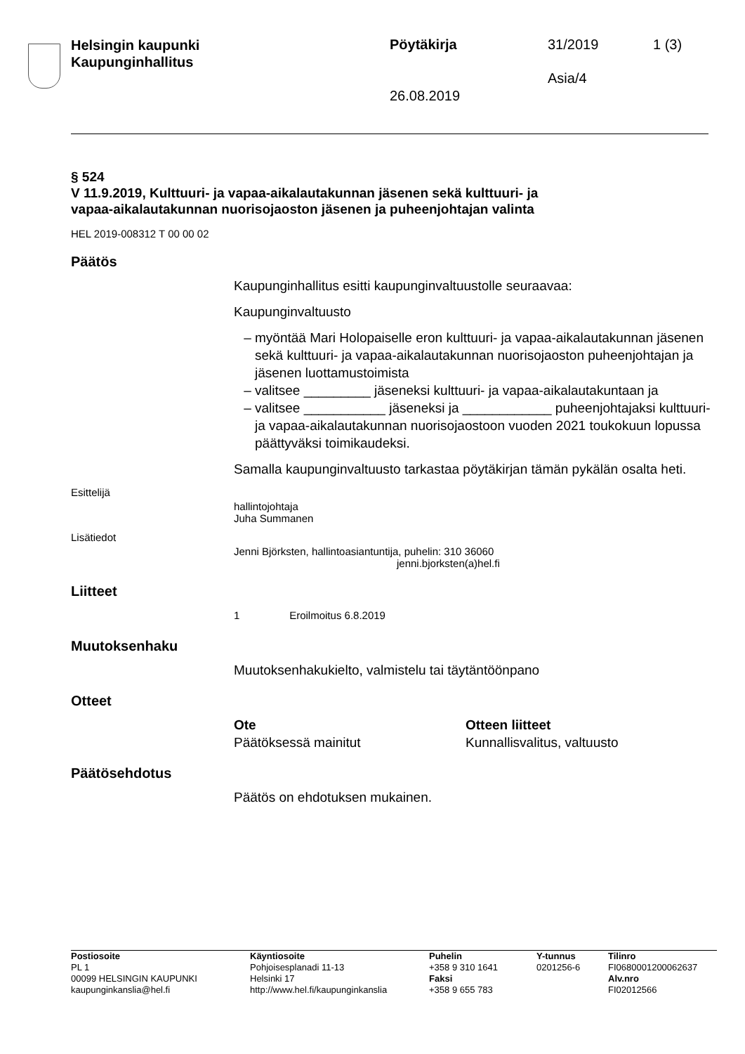Helsingin kaupunki
Kaupunginhallitus
Pöytäkirja 31/2019 1 (3)
Asia/4
26.08.2019
§ 524
V 11.9.2019, Kulttuuri- ja vapaa-aikalautakunnan jäsenen sekä kulttuuri- ja vapaa-aikalautakunnan nuorisojaoston jäsenen ja puheenjohtajan valinta
HEL 2019-008312 T 00 00 02
Päätös
Kaupunginhallitus esitti kaupunginvaltuustolle seuraavaa:
Kaupunginvaltuusto
myöntää Mari Holopaiselle eron kulttuuri- ja vapaa-aikalautakunnan jäsenen sekä kulttuuri- ja vapaa-aikalautakunnan nuorisojaoston puheenjohtajan ja jäsenen luottamustoimista
valitsee _________ jäseneksi kulttuuri- ja vapaa-aikalautakuntaan ja
valitsee ___________ jäseneksi ja ____________ puheenjohtajaksi kulttuuri- ja vapaa-aikalautakunnan nuorisojaostoon vuoden 2021 toukokuun lopussa päättyväksi toimikaudeksi.
Samalla kaupunginvaltuusto tarkastaa pöytäkirjan tämän pykälän osalta heti.
Esittelijä
hallintojohtaja
Juha Summanen
Lisätiedot
Jenni Björksten, hallintoasiantuntija, puhelin: 310 36060
jenni.bjorksten(a)hel.fi
Liitteet
1 Eroilmoitus 6.8.2019
Muutoksenhaku
Muutoksenhakukielto, valmistelu tai täytäntöönpano
Otteet
Ote
Päätöksessä mainitut
Otteen liitteet
Kunnallisvalitus, valtuusto
Päätösehdotus
Päätös on ehdotuksen mukainen.
Postiosoite
PL 1
00099 HELSINGIN KAUPUNKI
kaupunginkanslia@hel.fi
Käyntiosoite
Pohjoisesplanadi 11-13
Helsinki 17
http://www.hel.fi/kaupunginkanslia
Puhelin
+358 9 310 1641
Faksi
+358 9 655 783
Y-tunnus
0201256-6
Tilinro
FI0680001200062637
Alv.nro
FI02012566